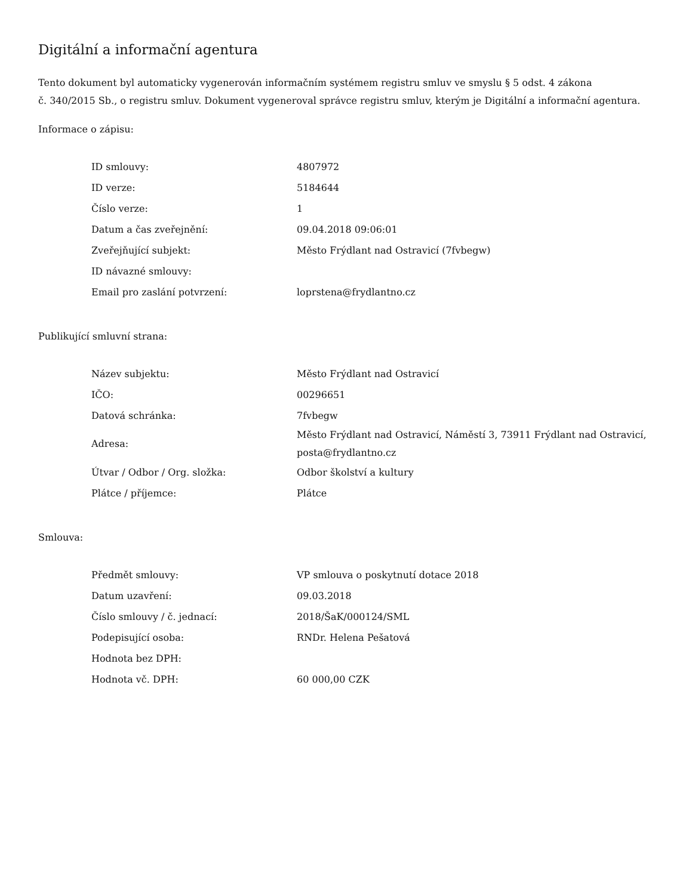Digitální a informační agentura
Tento dokument byl automaticky vygenerován informačním systémem registru smluv ve smyslu § 5 odst. 4 zákona
č. 340/2015 Sb., o registru smluv. Dokument vygeneroval správce registru smluv, kterým je Digitální a informační agentura.
Informace o zápisu:
| ID smlouvy: | 4807972 |
| ID verze: | 5184644 |
| Číslo verze: | 1 |
| Datum a čas zveřejnění: | 09.04.2018 09:06:01 |
| Zveřejňující subjekt: | Město Frýdlant nad Ostravicí (7fvbegw) |
| ID návazné smlouvy: | |
| Email pro zaslání potvrzení: | loprstena@frydlantno.cz |
Publikující smluvní strana:
| Název subjektu: | Město Frýdlant nad Ostravicí |
| IČO: | 00296651 |
| Datová schránka: | 7fvbegw |
| Adresa: | Město Frýdlant nad Ostravicí, Náměstí 3, 73911 Frýdlant nad Ostravicí, posta@frydlantno.cz |
| Útvar / Odbor / Org. složka: | Odbor školství a kultury |
| Plátce / příjemce: | Plátce |
Smlouva:
| Předmět smlouvy: | VP smlouva o poskytnutí dotace 2018 |
| Datum uzavření: | 09.03.2018 |
| Číslo smlouvy / č. jednací: | 2018/ŠaK/000124/SML |
| Podepisující osoba: | RNDr. Helena Pešatová |
| Hodnota bez DPH: | |
| Hodnota vč. DPH: | 60 000,00 CZK |